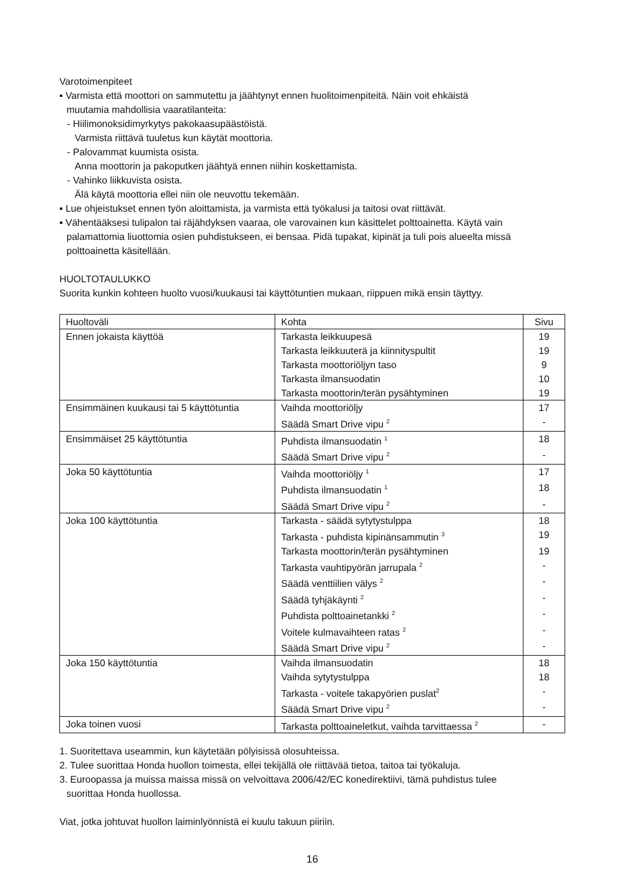Varotoimenpiteet
▪ Varmista että moottori on sammutettu ja jäähtynyt ennen huolitoimenpiteitä. Näin voit ehkäistä
muutamia mahdollisia vaaratilanteita:
- Hiilimonoksidimyrkytys pakokaasupäästöistä.
Varmista riittävä tuuletus kun käytät moottoria.
- Palovammat kuumista osista.
Anna moottorin ja pakoputken jäähtyä ennen niihin koskettamista.
- Vahinko liikkuvista osista.
Älä käytä moottoria ellei niin ole neuvottu tekemään.
▪ Lue ohjeistukset ennen työn aloittamista, ja varmista että työkalusi ja taitosi ovat riittävät.
▪ Vähentääksesi tulipalon tai räjähdyksen vaaraa, ole varovainen kun käsittelet polttoainetta. Käytä vain
palamattomia liuottomia osien puhdistukseen, ei bensaa. Pidä tupakat, kipinät ja tuli pois alueelta missä
polttoainetta käsitellään.
HUOLTOTAULUKKO
Suorita kunkin kohteen huolto vuosi/kuukausi tai käyttötuntien mukaan, riippuen mikä ensin täyttyy.
| Huoltoväli | Kohta | Sivu |
| --- | --- | --- |
| Ennen jokaista käyttöä | Tarkasta leikkuupesä | 19 |
| | Tarkasta leikkuuterä ja kiinnityspultit | 19 |
| | Tarkasta moottoriöljyn taso | 9 |
| | Tarkasta ilmansuodatin | 10 |
| | Tarkasta moottorin/terän pysähtyminen | 19 |
| Ensimmäinen kuukausi tai 5 käyttötuntia | Vaihda moottoriöljy | 17 |
| | Säädä Smart Drive vipu <sup>2</sup> | - |
| Ensimmäiset 25 käyttötuntia | Puhdista ilmansuodatin <sup>1</sup> | 18 |
| | Säädä Smart Drive vipu <sup>2</sup> | - |
| Joka 50 käyttötuntia | Vaihda moottoriöljy <sup>1</sup> | 17 |
| | Puhdista ilmansuodatin <sup>1</sup> | 18 |
| | Säädä Smart Drive vipu <sup>2</sup> | - |
| Joka 100 käyttötuntia | Tarkasta - säädä sytytystulppa | 18 |
| | Tarkasta - puhdista kipinänsammutin <sup>3</sup> | 19 |
| | Tarkasta moottorin/terän pysähtyminen | 19 |
| | Tarkasta vauhtipyörän jarrupala <sup>2</sup> | - |
| | Säädä venttiilien välys <sup>2</sup> | - |
| | Säädä tyhjäkäynti <sup>2</sup> | - |
| | Puhdista polttoainetankki <sup>2</sup> | - |
| | Voitele kulmavaihteen ratas <sup>2</sup> | - |
| | Säädä Smart Drive vipu <sup>2</sup> | - |
| Joka 150 käyttötuntia | Vaihda ilmansuodatin | 18 |
| | Vaihda sytytystulppa | 18 |
| | Tarkasta - voitele takapyörien puslat<sup>2</sup> | - |
| | Säädä Smart Drive vipu <sup>2</sup> | - |
| Joka toinen vuosi | Tarkasta polttoaineletkut, vaihda tarvittaessa <sup>2</sup> | - |
1. Suoritettava useammin, kun käytetään pölyisissä olosuhteissa.
2. Tulee suorittaa Honda huollon toimesta, ellei tekijällä ole riittävää tietoa, taitoa tai työkaluja.
3. Euroopassa ja muissa maissa missä on velvoittava 2006/42/EC konedirektiivi, tämä puhdistus tulee
suorittaa Honda huollossa.
Viat, jotka johtuvat huollon laiminlyönnistä ei kuulu takuun piiriin.
16